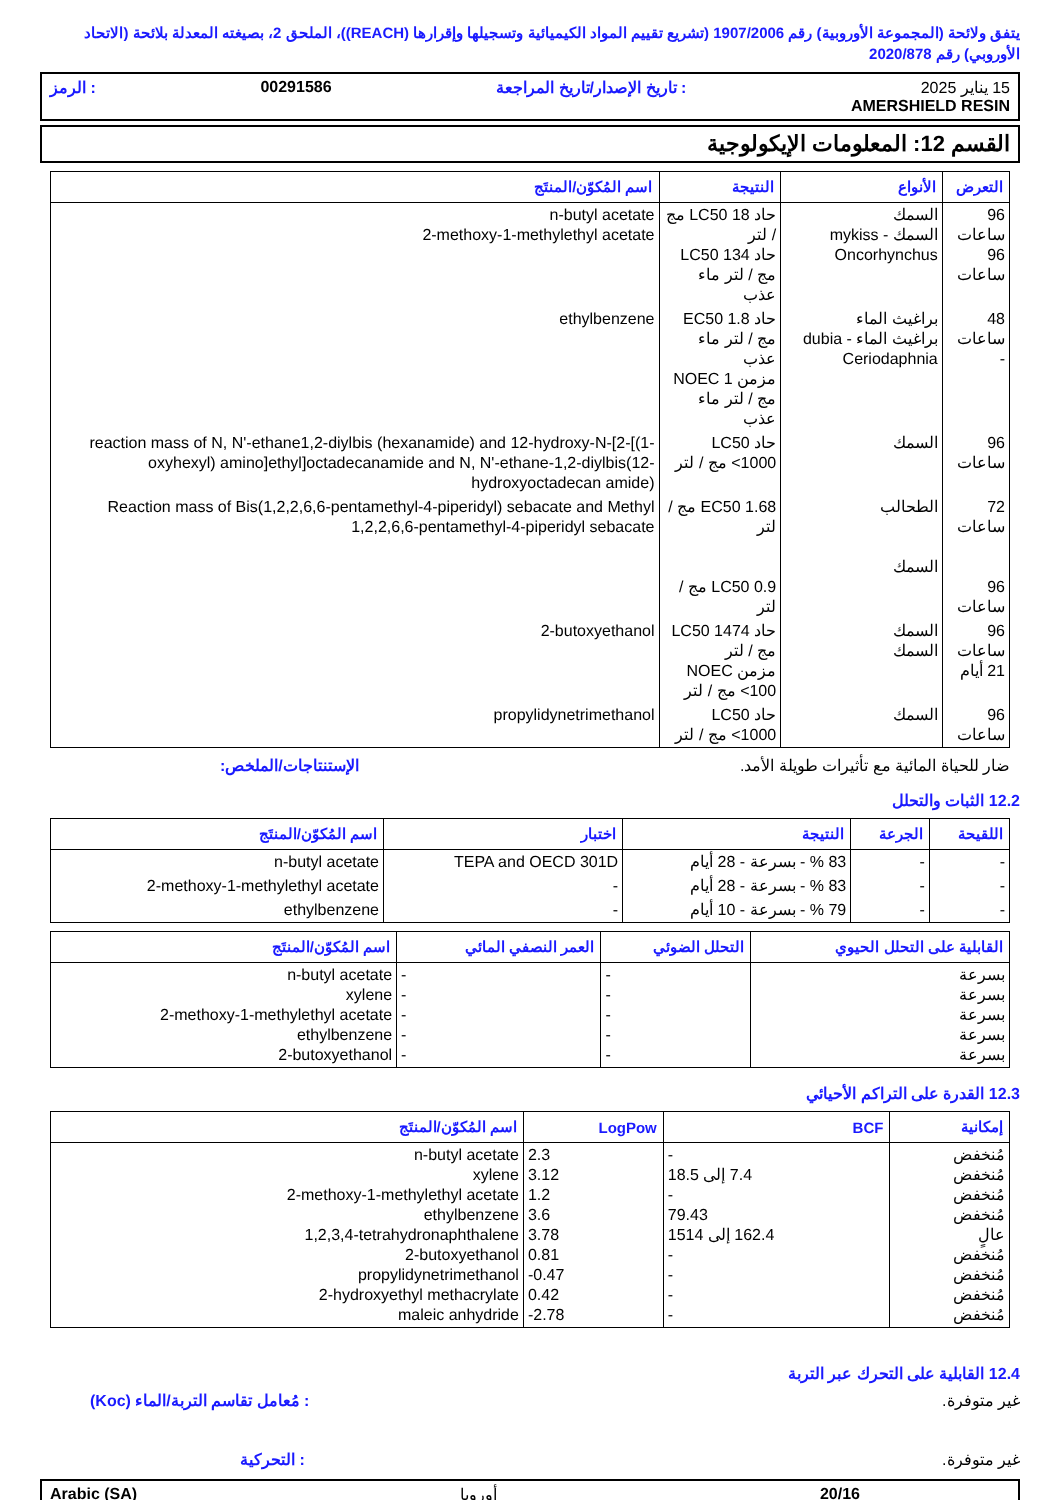يتفق ولائحة (المجموعة الأوروبية) رقم 1907/2006 (تشريع تقييم المواد الكيميائية وتسجيلها وإقرارها (REACH))، الملحق 2، بصيغته المعدلة بلائحة (الاتحاد الأوروبي) رقم 2020/878
15 يناير 2025
AMERSHIELD RESIN
: تاريخ الإصدار/تاريخ المراجعة 00291586: الرمز
القسم 12: المعلومات الإيكولوجية
| التعرض | الأنواع | النتيجة | اسم المُكوّن/المنتَج |
| --- | --- | --- | --- |
| 96 ساعات 96 ساعات | السمك السمك - mykiss Oncorhynchus | حاد LC50 18 مج / لتر حاد LC50 134 مج / لتر ماء عذب | n-butyl acetate 2-methoxy-1-methylethyl acetate |
| 48 ساعات - | براغيث الماء براغيث الماء - dubia Ceriodaphnia | حاد EC50 1.8 مج / لتر ماء عذب مزمن NOEC 1 مج / لتر ماء عذب | ethylbenzene |
| 96 ساعات | السمك | حاد LC50 <1000 مج / لتر | reaction mass of N, N'-ethane1,2-diylbis (hexanamide) and 12-hydroxy-N-[2-[(1-oxyhexyl) amino]ethyl]octadecanamide and N, N'-ethane-1,2-diylbis(12-hydroxyoctadecan amide) |
| 72 ساعات 96 ساعات | الطحالب السمك | EC50 1.68 مج / لتر LC50 0.9 مج / لتر | Reaction mass of Bis(1,2,2,6,6-pentamethyl-4-piperidyl) sebacate and Methyl 1,2,2,6,6-pentamethyl-4-piperidyl sebacate |
| 96 ساعات 21 أيام | السمك السمك | حاد LC50 1474 مج / لتر مزمن NOEC <100 مج / لتر | 2-butoxyethanol |
| 96 ساعات | السمك | حاد LC50 <1000 مج / لتر | propylidynetrimethanol |
ضار للحياة المائية مع تأثيرات طويلة الأمد. الإستنتاجات/الملخص:
12.2 الثبات والتحلل
| اللقيحة | الجرعة | النتيجة | اختبار | اسم المُكوّن/المنتَج |
| --- | --- | --- | --- | --- |
| - | - | 83 % - بسرعة - 28 أيام | TEPA and OECD 301D | n-butyl acetate |
| - | - | 83 % - بسرعة - 28 أيام | - | 2-methoxy-1-methylethyl acetate |
| - | - | 79 % - بسرعة - 10 أيام | - | ethylbenzene |
| القابلية على التحلل الحيوي | التحلل الضوئي | العمر النصفي المائي | اسم المُكوّن/المنتَج |
| --- | --- | --- | --- |
| بسرعة بسرعة بسرعة بسرعة بسرعة | - - - - - | - - - - - | n-butyl acetate xylene 2-methoxy-1-methylethyl acetate ethylbenzene 2-butoxyethanol |
12.3 القدرة على التراكم الأحيائي
| إمكانية | BCF | LogPow | اسم المُكوّن/المنتَج |
| --- | --- | --- | --- |
| مُنخفض مُنخفض مُنخفض مُنخفض عالٍ مُنخفض مُنخفض مُنخفض مُنخفض | - 7.4 إلى 18.5 - 79.43 162.4 إلى 1514 - - - - | 2.3 3.12 1.2 3.6 3.78 0.81 -0.47 0.42 -2.78 | n-butyl acetate xylene 2-methoxy-1-methylethyl acetate ethylbenzene 1,2,3,4-tetrahydronaphthalene 2-butoxyethanol propylidynetrimethanol 2-hydroxyethyl methacrylate maleic anhydride |
12.4 القابلية على التحرك عبر التربة
غير متوفرة.: مُعامل تقاسم التربة/الماء (Koc)
غير متوفرة.: التحركية
20/16 أوروبا Arabic (SA)